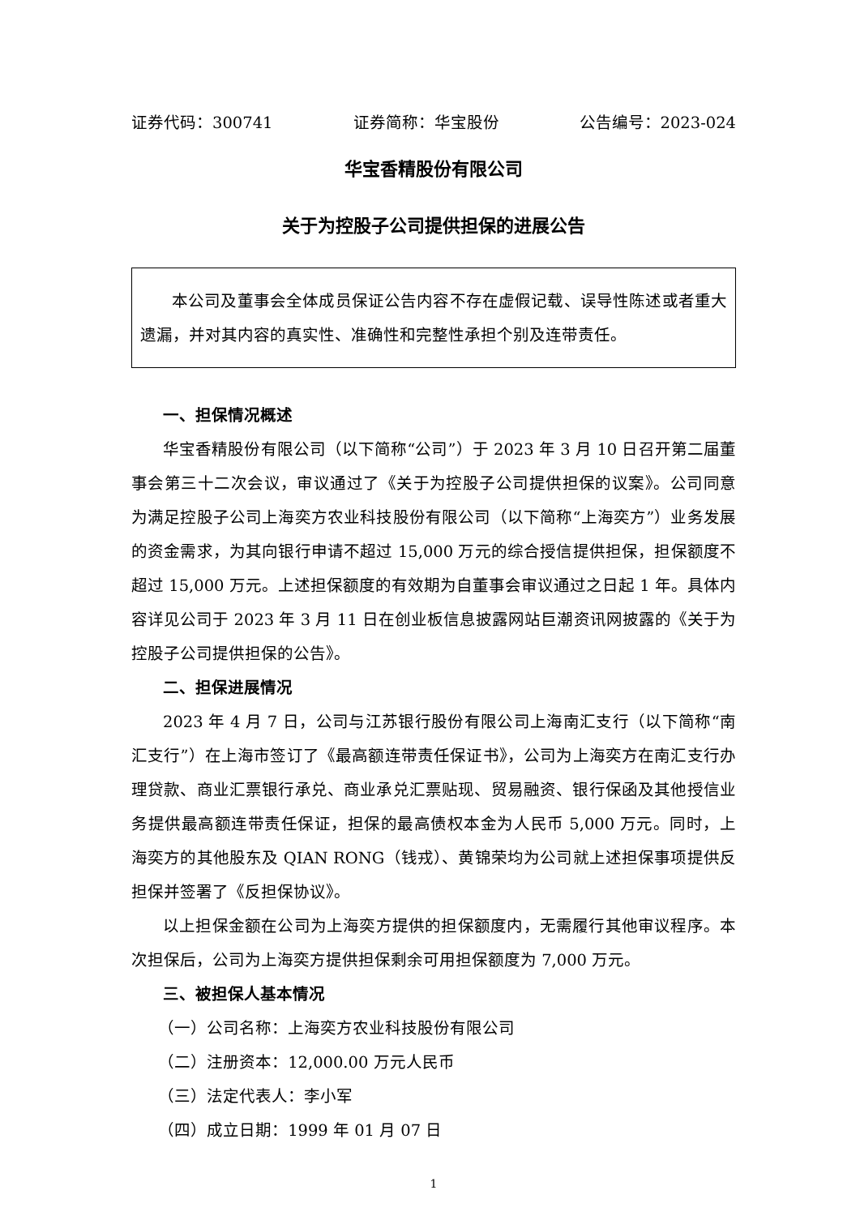证券代码：300741 证券简称：华宝股份 公告编号：2023-024
华宝香精股份有限公司
关于为控股子公司提供担保的进展公告
本公司及董事会全体成员保证公告内容不存在虚假记载、误导性陈述或者重大遗漏，并对其内容的真实性、准确性和完整性承担个别及连带责任。
一、担保情况概述
华宝香精股份有限公司（以下简称“公司”）于 2023 年 3 月 10 日召开第二届董事会第三十二次会议，审议通过了《关于为控股子公司提供担保的议案》。公司同意为满足控股子公司上海奕方农业科技股份有限公司（以下简称“上海奕方”）业务发展的资金需求，为其向银行申请不超过 15,000 万元的综合授信提供担保，担保额度不超过 15,000 万元。上述担保额度的有效期为自董事会审议通过之日起 1 年。具体内容详见公司于 2023 年 3 月 11 日在创业板信息披露网站巨潮资讯网披露的《关于为控股子公司提供担保的公告》。
二、担保进展情况
2023 年 4 月 7 日，公司与江苏银行股份有限公司上海南汇支行（以下简称“南汇支行”）在上海市签订了《最高额连带责任保证书》，公司为上海奕方在南汇支行办理贷款、商业汇票银行承兑、商业承兑汇票贴现、贸易融资、银行保函及其他授信业务提供最高额连带责任保证，担保的最高债权本金为人民币 5,000 万元。同时，上海奕方的其他股东及 QIAN RONG（钱戎）、黄锦荣均为公司就上述担保事项提供反担保并签署了《反担保协议》。
以上担保金额在公司为上海奕方提供的担保额度内，无需履行其他审议程序。本次担保后，公司为上海奕方提供担保剩余可用担保额度为 7,000 万元。
三、被担保人基本情况
（一）公司名称：上海奕方农业科技股份有限公司
（二）注册资本：12,000.00 万元人民币
（三）法定代表人：李小军
（四）成立日期：1999 年 01 月 07 日
1